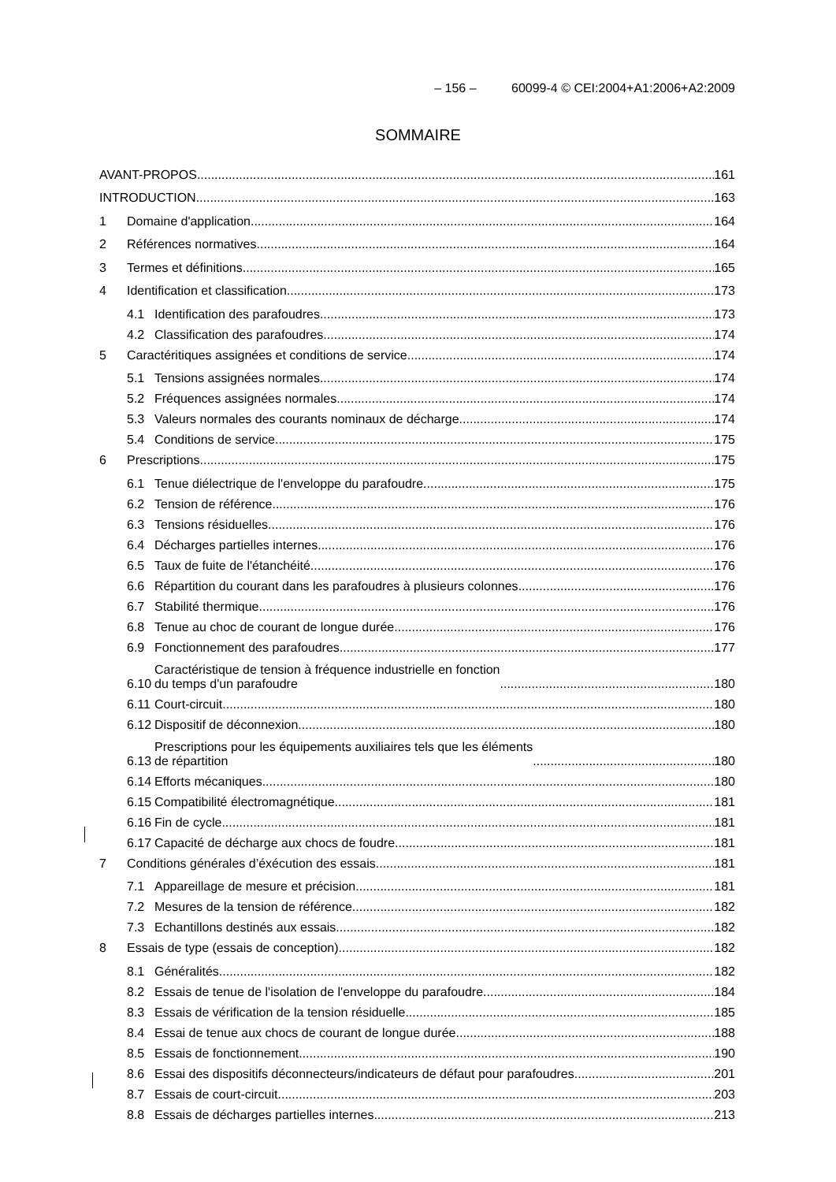– 156 – 60099-4 © CEI:2004+A1:2006+A2:2009
SOMMAIRE
AVANT-PROPOS 161
INTRODUCTION 163
1 Domaine d'application 164
2 Références normatives 164
3 Termes et définitions 165
4 Identification et classification 173
4.1 Identification des parafoudres 173
4.2 Classification des parafoudres 174
5 Caractéritiques assignées et conditions de service 174
5.1 Tensions assignées normales 174
5.2 Fréquences assignées normales 174
5.3 Valeurs normales des courants nominaux de décharge 174
5.4 Conditions de service 175
6 Prescriptions 175
6.1 Tenue diélectrique de l'enveloppe du parafoudre 175
6.2 Tension de référence 176
6.3 Tensions résiduelles 176
6.4 Décharges partielles internes 176
6.5 Taux de fuite de l'étanchéité 176
6.6 Répartition du courant dans les parafoudres à plusieurs colonnes 176
6.7 Stabilité thermique 176
6.8 Tenue au choc de courant de longue durée 176
6.9 Fonctionnement des parafoudres 177
6.10 Caractéristique de tension à fréquence industrielle en fonction
du temps d'un parafoudre 180
6.11 Court-circuit 180
6.12 Dispositif de déconnexion 180
6.13 Prescriptions pour les équipements auxiliaires tels que les éléments
de répartition 180
6.14 Efforts mécaniques 180
6.15 Compatibilité électromagnétique 181
6.16 Fin de cycle 181
6.17 Capacité de décharge aux chocs de foudre 181
7 Conditions générales d’éxécution des essais 181
7.1 Appareillage de mesure et précision 181
7.2 Mesures de la tension de référence 182
7.3 Echantillons destinés aux essais 182
8 Essais de type (essais de conception) 182
8.1 Généralités 182
8.2 Essais de tenue de l'isolation de l'enveloppe du parafoudre 184
8.3 Essais de vérification de la tension résiduelle 185
8.4 Essai de tenue aux chocs de courant de longue durée 188
8.5 Essais de fonctionnement 190
8.6 Essai des dispositifs déconnecteurs/indicateurs de défaut pour parafoudres 201
8.7 Essais de court-circuit 203
8.8 Essais de décharges partielles internes 213